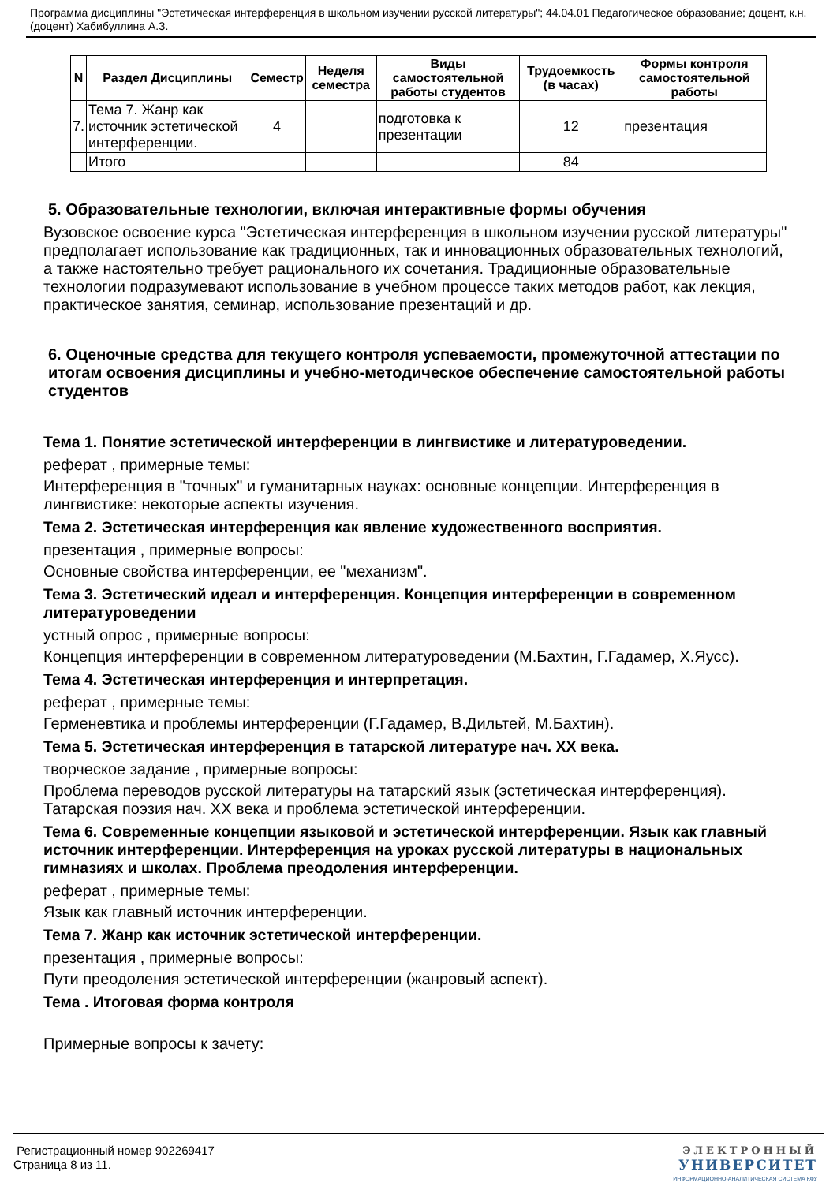Программа дисциплины "Эстетическая интерференция в школьном изучении русской литературы"; 44.04.01 Педагогическое образование; доцент, к.н. (доцент) Хабибуллина А.З.
| N | Раздел Дисциплины | Семестр | Неделя семестра | Виды самостоятельной работы студентов | Трудоемкость (в часах) | Формы контроля самостоятельной работы |
| --- | --- | --- | --- | --- | --- | --- |
| 7. | Тема 7. Жанр как источник эстетической интерференции. | 4 | | подготовка к презентации | 12 | презентация |
| | Итого | | | | 84 | |
5. Образовательные технологии, включая интерактивные формы обучения
Вузовское освоение курса "Эстетическая интерференция в школьном изучении русской литературы" предполагает использование как традиционных, так и инновационных образовательных технологий, а также настоятельно требует рационального их сочетания. Традиционные образовательные технологии подразумевают использование в учебном процессе таких методов работ, как лекция, практическое занятия, семинар, использование презентаций и др.
6. Оценочные средства для текущего контроля успеваемости, промежуточной аттестации по итогам освоения дисциплины и учебно-методическое обеспечение самостоятельной работы студентов
Тема 1. Понятие эстетической интерференции в лингвистике и литературоведении.
реферат , примерные темы:
Интерференция в "точных" и гуманитарных науках: основные концепции. Интерференция в лингвистике: некоторые аспекты изучения.
Тема 2. Эстетическая интерференция как явление художественного восприятия.
презентация , примерные вопросы:
Основные свойства интерференции, ее "механизм".
Тема 3. Эстетический идеал и интерференция. Концепция интерференции в современном литературоведении
устный опрос , примерные вопросы:
Концепция интерференции в современном литературоведении (М.Бахтин, Г.Гадамер, Х.Яусс).
Тема 4. Эстетическая интерференция и интерпретация.
реферат , примерные темы:
Герменевтика и проблемы интерференции (Г.Гадамер, В.Дильтей, М.Бахтин).
Тема 5. Эстетическая интерференция в татарской литературе нач. XX века.
творческое задание , примерные вопросы:
Проблема переводов русской литературы на татарский язык (эстетическая интерференция). Татарская поэзия нач. XX века и проблема эстетической интерференции.
Тема 6. Современные концепции языковой и эстетической интерференции. Язык как главный источник интерференции. Интерференция на уроках русской литературы в национальных гимназиях и школах. Проблема преодоления интерференции.
реферат , примерные темы:
Язык как главный источник интерференции.
Тема 7. Жанр как источник эстетической интерференции.
презентация , примерные вопросы:
Пути преодоления эстетической интерференции (жанровый аспект).
Тема . Итоговая форма контроля
Примерные вопросы к зачету:
Регистрационный номер 902269417
Страница 8 из 11.
ЭЛЕКТРОННЫЙ
УНИВЕРСИТЕТ
ИНФОРМАЦИОННО-АНАЛИТИЧЕСКАЯ СИСТЕМА КФУ